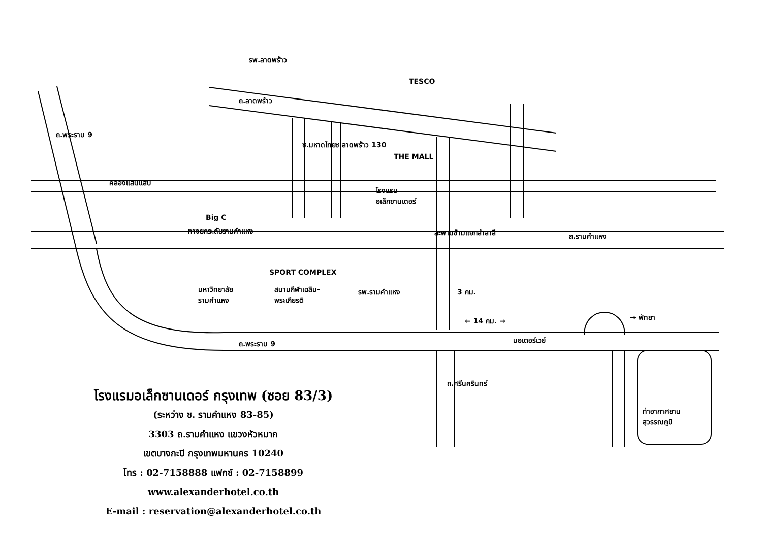รพ.ลาดพร้าว
TESCO
ถ.ลาดพร้าว
ถ.พระราม 9
ซ.มหาดไทย ซ.ลาดพร้าว 130
THE MALL
คลองแสนแสบ
โรงแรม
อเล็กซานเดอร์
Big C
ทางยกระดับรามคำแหง สะพานข้ามแยกลำสาลี ถ.รามคำแหง
SPORT COMPLEX
มหาวิทยาลัย
รามคำแหง
สนามกีฬาเฉลิม-
พระเกียรติ
รพ.รามคำแหง 3 กม.
← 14 กม. → → พัทยา
ถ.พระราม 9 มอเตอร์เวย์
ถ.ศรีนครินทร์
ท่าอากาศยาน
สุวรรณภูมิ
โรงแรมอเล็กซานเดอร์ กรุงเทพ (ซอย 83/3)
(ระหว่าง ซ. รามคำแหง 83-85)
3303 ถ.รามคำแหง แขวงหัวหมาก
เขตบางกะปิ กรุงเทพมหานคร 10240
โทร : 02-7158888 แฟกซ์ : 02-7158899
www.alexanderhotel.co.th
E-mail : reservation@alexanderhotel.co.th